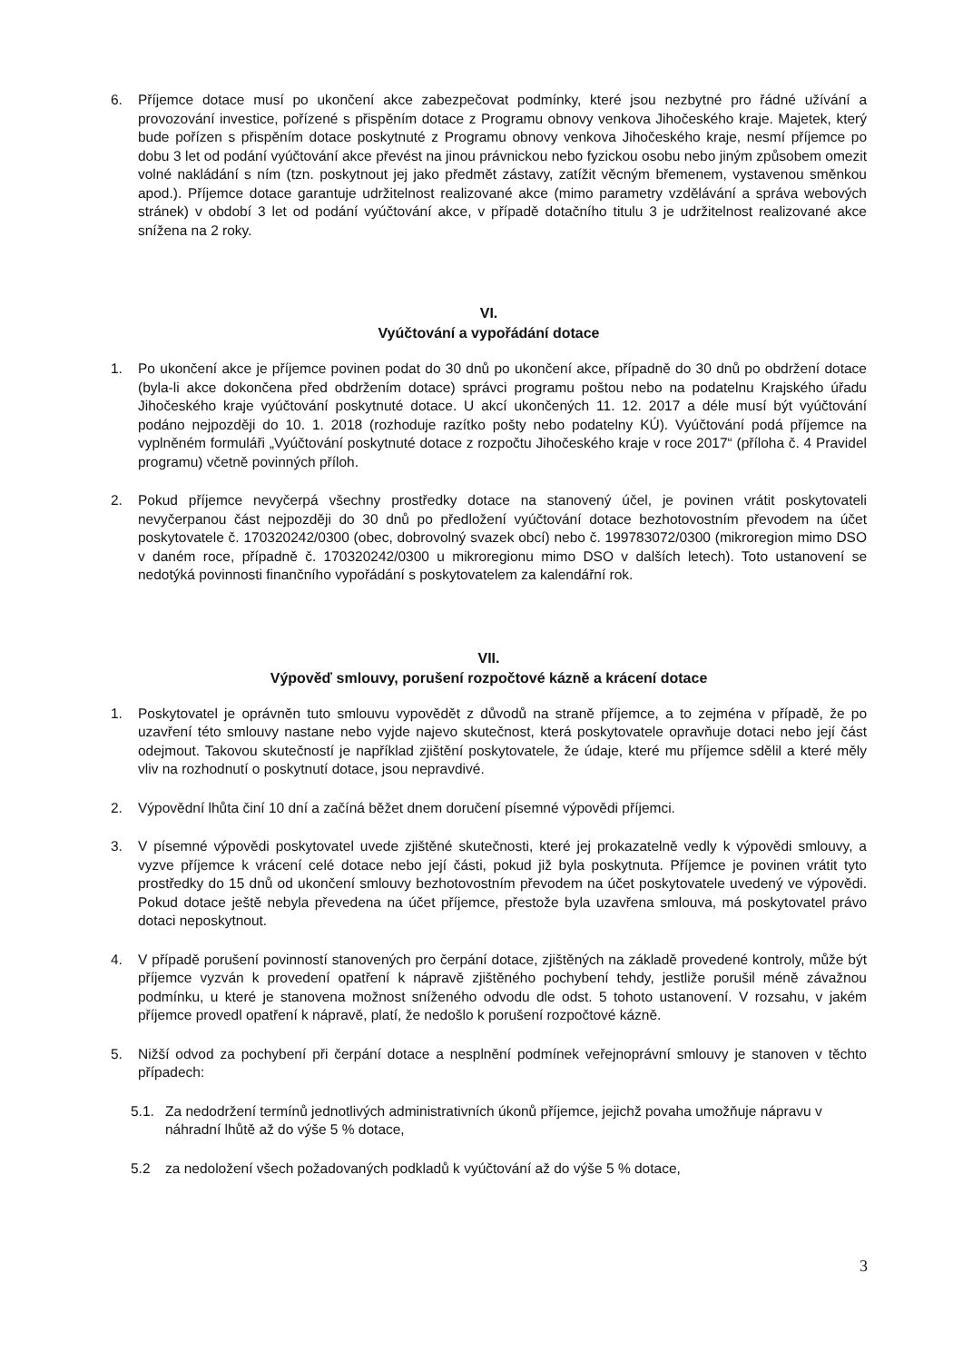6. Příjemce dotace musí po ukončení akce zabezpečovat podmínky, které jsou nezbytné pro řádné užívání a provozování investice, pořízené s přispěním dotace z Programu obnovy venkova Jihočeského kraje. Majetek, který bude pořízen s přispěním dotace poskytnuté z Programu obnovy venkova Jihočeského kraje, nesmí příjemce po dobu 3 let od podání vyúčtování akce převést na jinou právnickou nebo fyzickou osobu nebo jiným způsobem omezit volné nakládání s ním (tzn. poskytnout jej jako předmět zástavy, zatížit věcným břemenem, vystavenou směnkou apod.). Příjemce dotace garantuje udržitelnost realizované akce (mimo parametry vzdělávání a správa webových stránek) v období 3 let od podání vyúčtování akce, v případě dotačního titulu 3 je udržitelnost realizované akce snížena na 2 roky.
VI.
Vyúčtování a vypořádání dotace
1. Po ukončení akce je příjemce povinen podat do 30 dnů po ukončení akce, případně do 30 dnů po obdržení dotace (byla-li akce dokončena před obdržením dotace) správci programu poštou nebo na podatelnu Krajského úřadu Jihočeského kraje vyúčtování poskytnuté dotace. U akcí ukončených 11. 12. 2017 a déle musí být vyúčtování podáno nejpozději do 10. 1. 2018 (rozhoduje razítko pošty nebo podatelny KÚ). Vyúčtování podá příjemce na vyplněném formuláři „Vyúčtování poskytnuté dotace z rozpočtu Jihočeského kraje v roce 2017“ (příloha č. 4 Pravidel programu) včetně povinných příloh.
2. Pokud příjemce nevyčerpá všechny prostředky dotace na stanovený účel, je povinen vrátit poskytovateli nevyčerpanou část nejpozději do 30 dnů po předložení vyúčtování dotace bezhotovostním převodem na účet poskytovatele č. 170320242/0300 (obec, dobrovolný svazek obcí) nebo č. 199783072/0300 (mikroregion mimo DSO v daném roce, případně č. 170320242/0300 u mikroregionu mimo DSO v dalších letech). Toto ustanovení se nedotýká povinnosti finančního vypořádání s poskytovatelem za kalendářní rok.
VII.
Výpověď smlouvy, porušení rozpočtové kázně a krácení dotace
1. Poskytovatel je oprávněn tuto smlouvu vypovědět z důvodů na straně příjemce, a to zejména v případě, že po uzavření této smlouvy nastane nebo vyjde najevo skutečnost, která poskytovatele opravňuje dotaci nebo její část odejmout. Takovou skutečností je například zjištění poskytovatele, že údaje, které mu příjemce sdělil a které měly vliv na rozhodnutí o poskytnutí dotace, jsou nepravdivé.
2. Výpovědní lhůta činí 10 dní a začíná běžet dnem doručení písemné výpovědi příjemci.
3. V písemné výpovědi poskytovatel uvede zjištěné skutečnosti, které jej prokazatelně vedly k výpovědi smlouvy, a vyzve příjemce k vrácení celé dotace nebo její části, pokud již byla poskytnuta. Příjemce je povinen vrátit tyto prostředky do 15 dnů od ukončení smlouvy bezhotovostním převodem na účet poskytovatele uvedený ve výpovědi. Pokud dotace ještě nebyla převedena na účet příjemce, přestože byla uzavřena smlouva, má poskytovatel právo dotaci neposkytnout.
4. V případě porušení povinností stanovených pro čerpání dotace, zjištěných na základě provedené kontroly, může být příjemce vyzván k provedení opatření k nápravě zjištěného pochybení tehdy, jestliže porušil méně závažnou podmínku, u které je stanovena možnost sníženého odvodu dle odst. 5 tohoto ustanovení. V rozsahu, v jakém příjemce provedl opatření k nápravě, platí, že nedošlo k porušení rozpočtové kázně.
5. Nižší odvod za pochybení při čerpání dotace a nesplnění podmínek veřejnoprávní smlouvy je stanoven v těchto případech:
5.1. Za nedodržení termínů jednotlivých administrativních úkonů příjemce, jejichž povaha umožňuje nápravu v náhradní lhůtě až do výše 5 % dotace,
5.2 za nedoložení všech požadovaných podkladů k vyúčtování až do výše 5 % dotace,
3